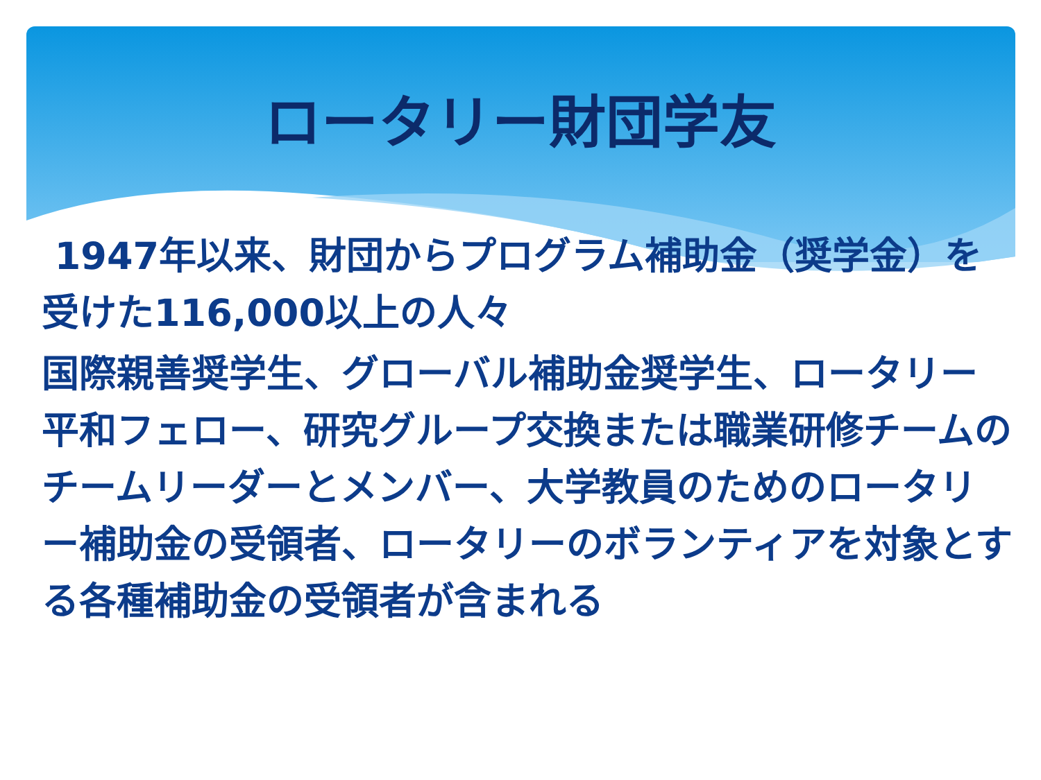ロータリー財団学友
1947年以来、財団からプログラム補助金（奨学金）を受けた116,000以上の人々
国際親善奨学生、グローバル補助金奨学生、ロータリー平和フェロー、研究グループ交換または職業研修チームのチームリーダーとメンバー、大学教員のためのロータリー補助金の受領者、ロータリーのボランティアを対象とする各種補助金の受領者が含まれる